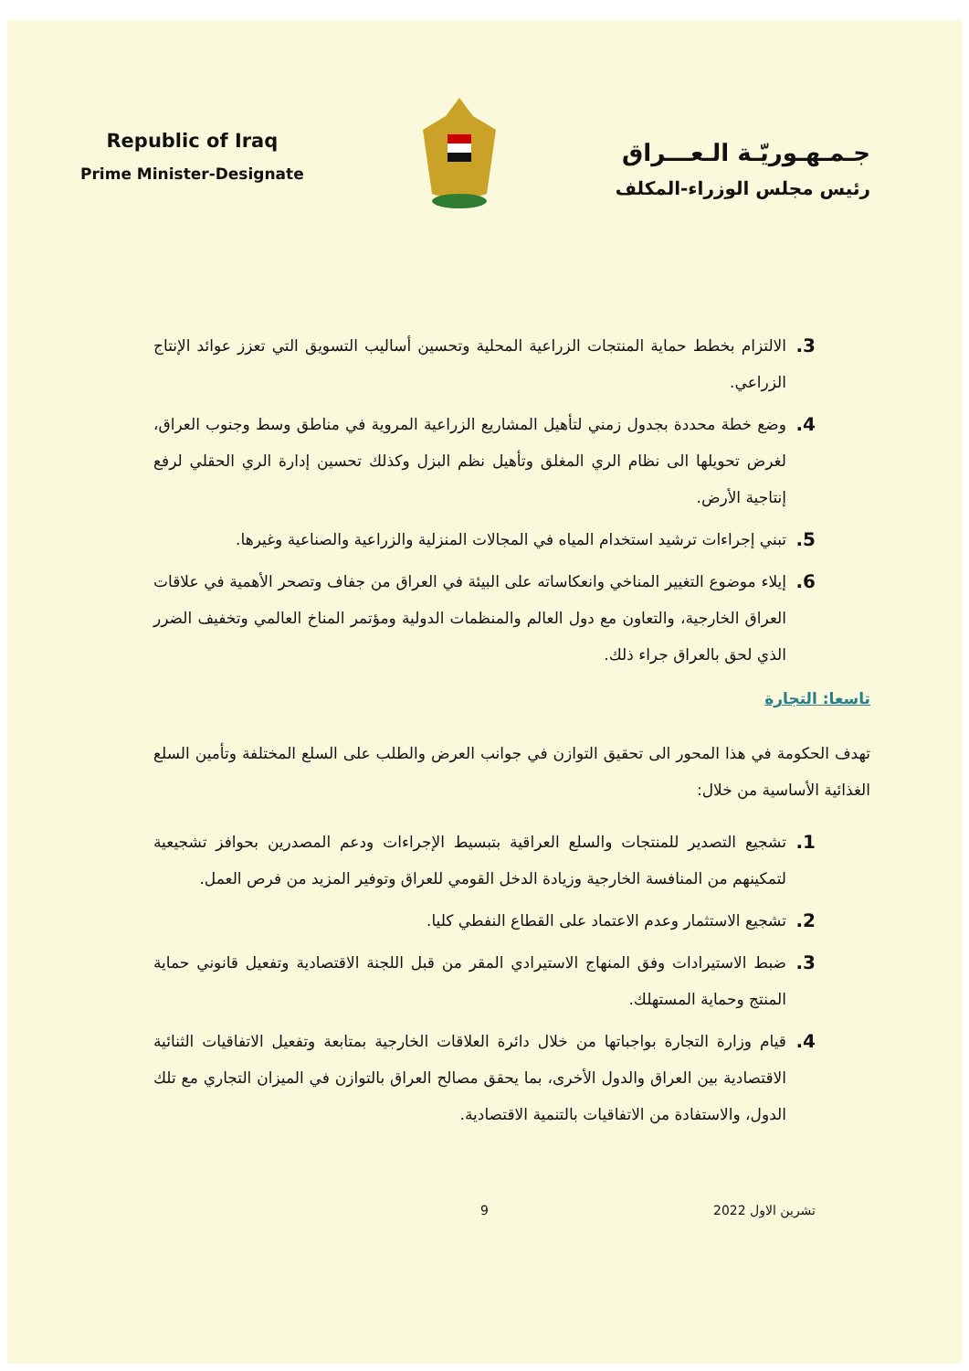Republic of Iraq
Prime Minister-Designate
جـمـهـوريّـة الـعـــراق
رئيس مجلس الوزراء-المكلف
3. الالتزام بخطط حماية المنتجات الزراعية المحلية وتحسين أساليب التسويق التي تعزز عوائد الإنتاج الزراعي.
4. وضع خطة محددة بجدول زمني لتأهيل المشاريع الزراعية المروية في مناطق وسط وجنوب العراق، لغرض تحويلها الى نظام الري المغلق وتأهيل نظم البزل وكذلك تحسين إدارة الري الحقلي لرفع إنتاجية الأرض.
5. تبني إجراءات ترشيد استخدام المياه في المجالات المنزلية والزراعية والصناعية وغيرها.
6. إيلاء موضوع التغيير المناخي وانعكاساته على البيئة في العراق من جفاف وتصحر الأهمية في علاقات العراق الخارجية، والتعاون مع دول العالم والمنظمات الدولية ومؤتمر المناخ العالمي وتخفيف الضرر الذي لحق بالعراق جراء ذلك.
تاسعا: التجارة
تهدف الحكومة في هذا المحور الى تحقيق التوازن في جوانب العرض والطلب على السلع المختلفة وتأمين السلع الغذائية الأساسية من خلال:
1. تشجيع التصدير للمنتجات والسلع العراقية بتبسيط الإجراءات ودعم المصدرين بحوافز تشجيعية لتمكينهم من المنافسة الخارجية وزيادة الدخل القومي للعراق وتوفير المزيد من فرص العمل.
2. تشجيع الاستثمار وعدم الاعتماد على القطاع النفطي كليا.
3. ضبط الاستيرادات وفق المنهاج الاستيرادي المقر من قبل اللجنة الاقتصادية وتفعيل قانوني حماية المنتج وحماية المستهلك.
4. قيام وزارة التجارة بواجباتها من خلال دائرة العلاقات الخارجية بمتابعة وتفعيل الاتفاقيات الثنائية الاقتصادية بين العراق والدول الأخرى، بما يحقق مصالح العراق بالتوازن في الميزان التجاري مع تلك الدول، والاستفادة من الاتفاقيات بالتنمية الاقتصادية.
تشرين الاول 2022 9